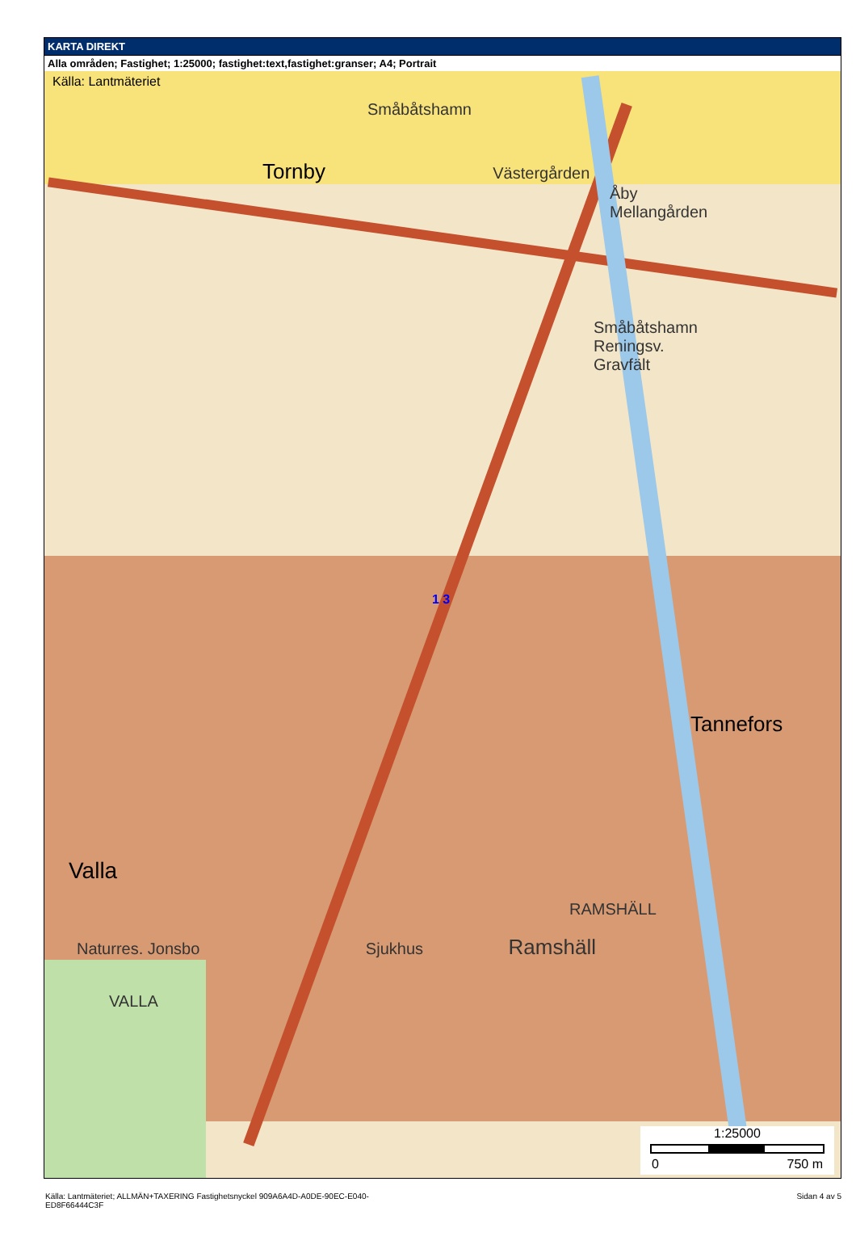KARTA DIREKT
Alla områden; Fastighet; 1:25000; fastighet:text,fastighet:granser; A4; Portrait
Källa: Lantmäteriet
Småbåtshamn
Tornby Västergården
Åby Mellangården
Småbåtshamn Reningsv. Gravfält
1 3
Tannefors
Valla
RAMSHÄLL
Naturres. Jonsbo Sjukhus Ramshäll
VALLA
1:25000
0 750 m
Källa: Lantmäteriet; ALLMÄN+TAXERING Fastighetsnyckel 909A6A4D-A0DE-90EC-E040-
ED8F66444C3F
Sidan 4 av 5